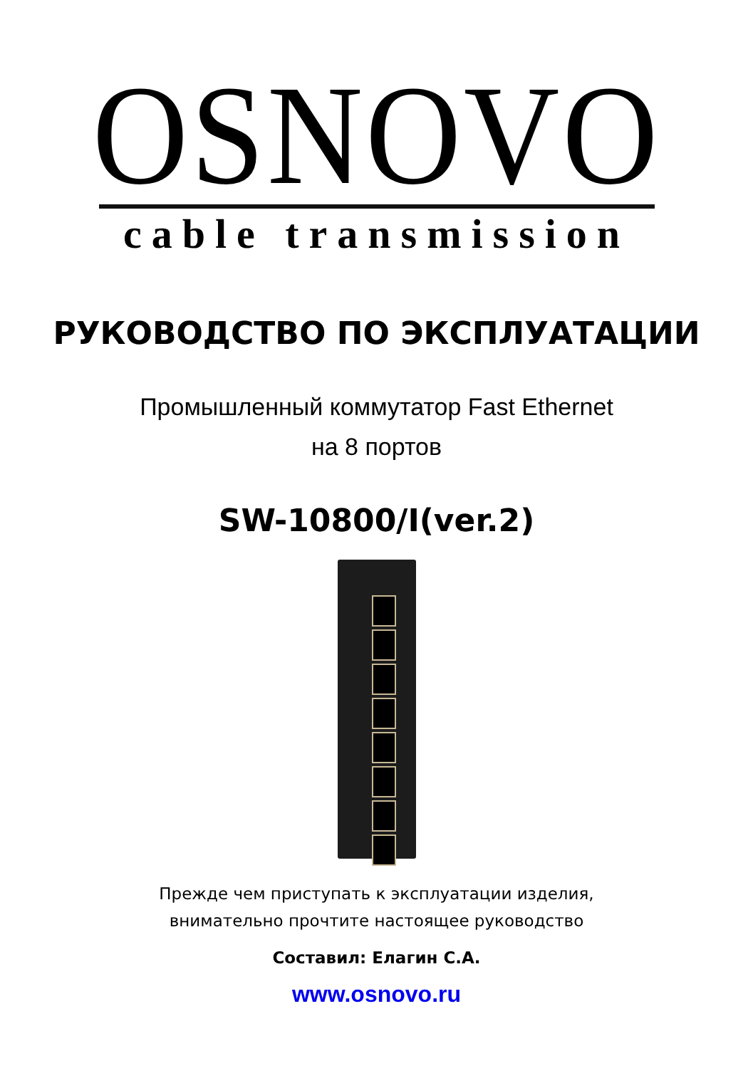OSNOVO
cable transmission
РУКОВОДСТВО ПО ЭКСПЛУАТАЦИИ
Промышленный коммутатор Fast Ethernet
на 8 портов
SW-10800/I(ver.2)
Прежде чем приступать к эксплуатации изделия,
внимательно прочтите настоящее руководство
Составил: Елагин С.А.
www.osnovo.ru